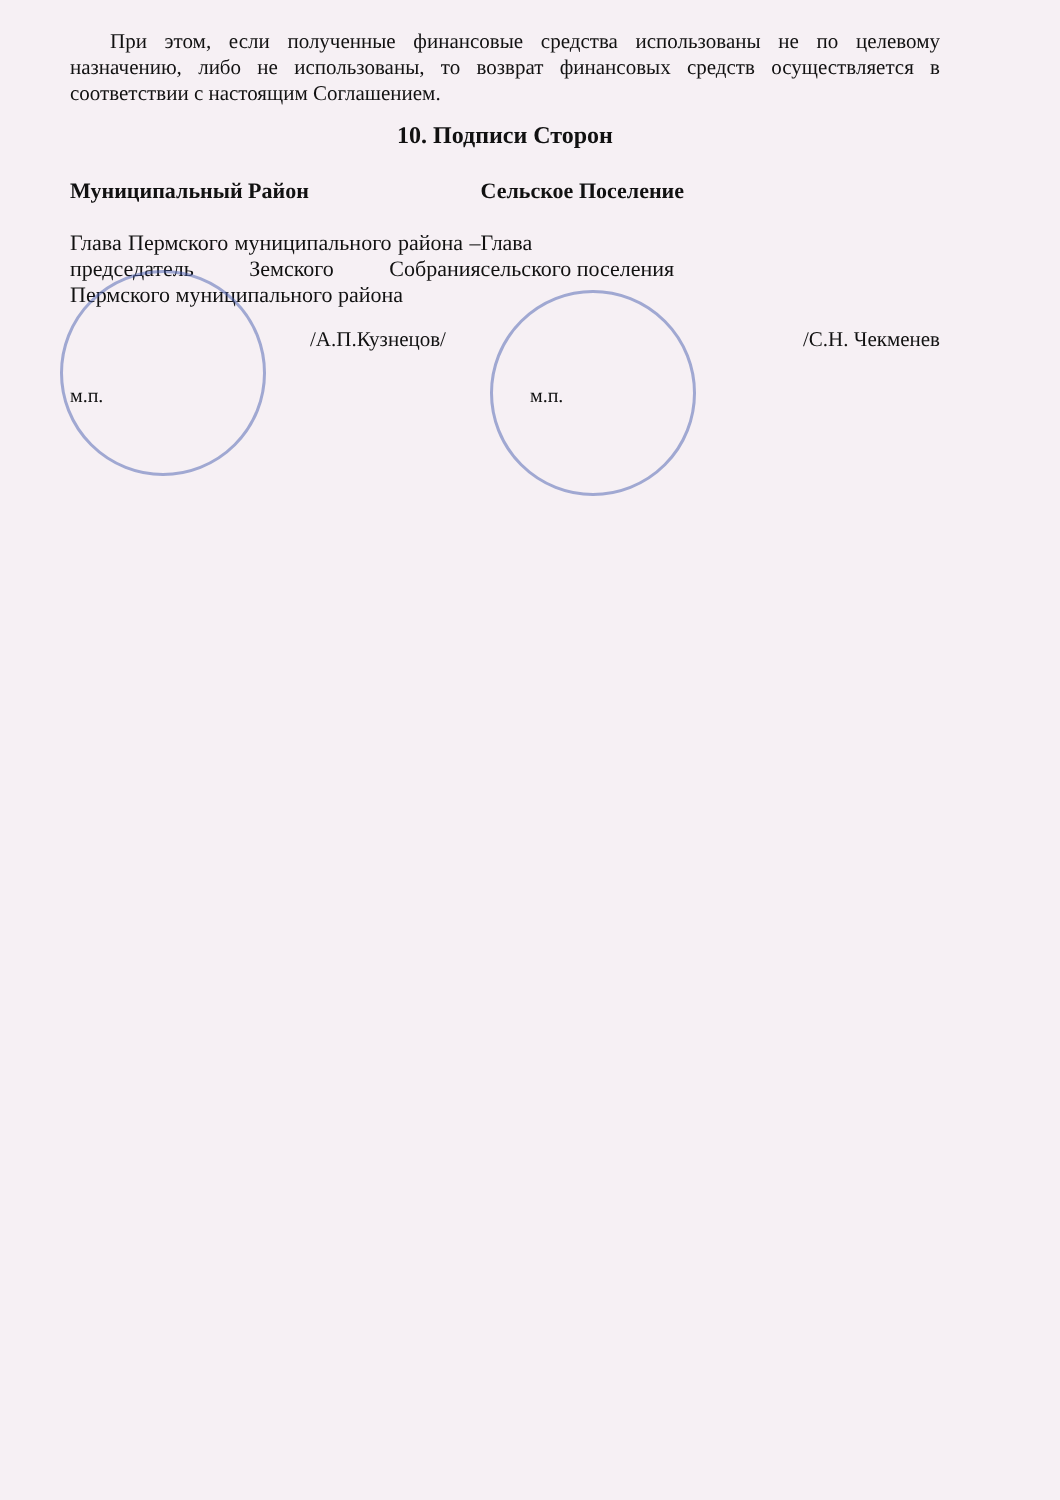При этом, если полученные финансовые средства использованы не по целевому назначению, либо не использованы, то возврат финансовых средств осуществляется в соответствии с настоящим Соглашением.
10. Подписи Сторон
Муниципальный Район
Глава Пермского муниципального района – председатель Земского Собрания Пермского муниципального района
Сельское Поселение
Глава
сельского поселения
/А.П.Кузнецов/ /С.Н. Чекменев
м.п. м.п.